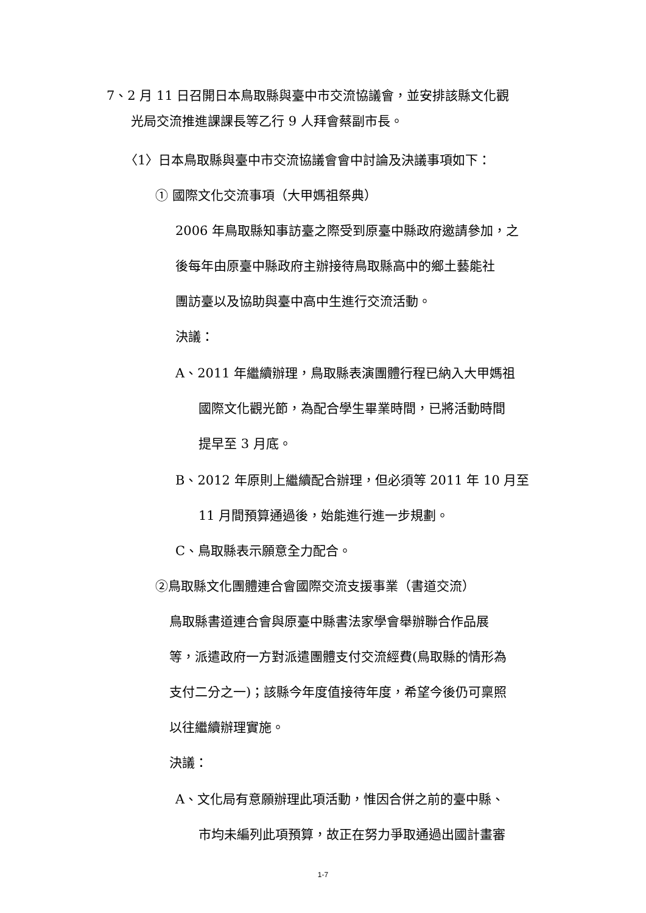7、2 月 11 日召開日本鳥取縣與臺中市交流協議會，並安排該縣文化觀
光局交流推進課課長等乙行 9 人拜會蔡副市長。
〈1〉日本鳥取縣與臺中市交流協議會會中討論及決議事項如下：
① 國際文化交流事項（大甲媽祖祭典）
2006 年鳥取縣知事訪臺之際受到原臺中縣政府邀請參加，之
後每年由原臺中縣政府主辦接待鳥取縣高中的鄉土藝能社
團訪臺以及協助與臺中高中生進行交流活動。
決議：
A、2011 年繼續辦理，鳥取縣表演團體行程已納入大甲媽祖
國際文化觀光節，為配合學生畢業時間，已將活動時間
提早至 3 月底。
B、2012 年原則上繼續配合辦理，但必須等 2011 年 10 月至
11 月間預算通過後，始能進行進一步規劃。
C、鳥取縣表示願意全力配合。
②鳥取縣文化團體連合會國際交流支援事業（書道交流）
鳥取縣書道連合會與原臺中縣書法家學會舉辦聯合作品展
等，派遣政府一方對派遣團體支付交流經費(鳥取縣的情形為
支付二分之一)；該縣今年度值接待年度，希望今後仍可稟照
以往繼續辦理實施。
決議：
A、文化局有意願辦理此項活動，惟因合併之前的臺中縣、
市均未編列此項預算，故正在努力爭取通過出國計畫審
1-7